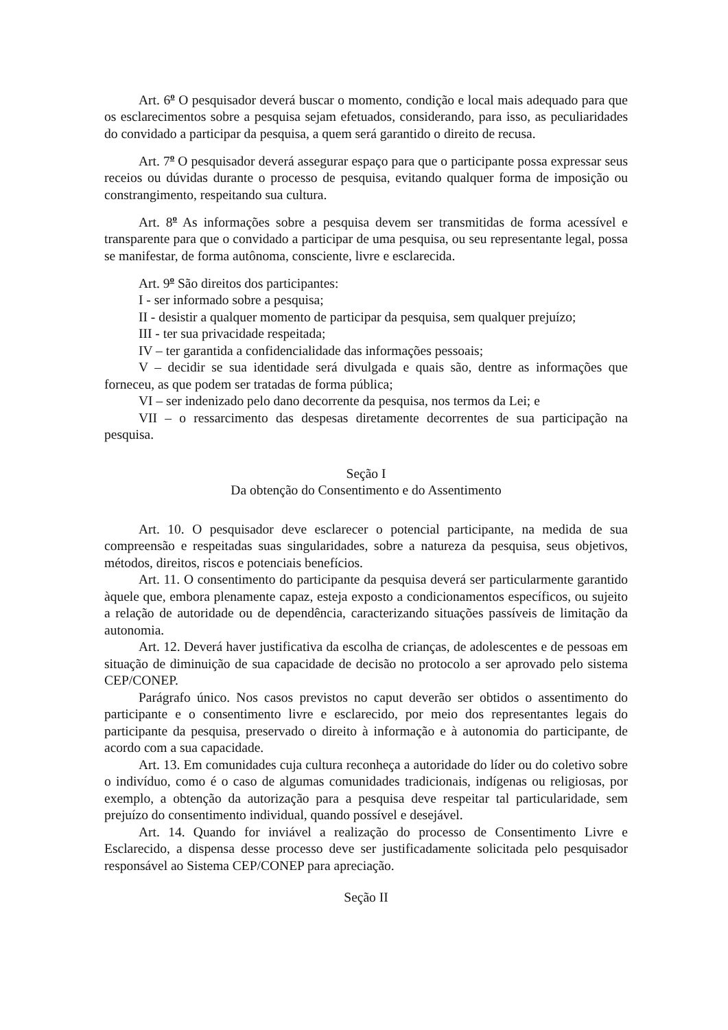Art. 6<sup>o</sup> O pesquisador deverá buscar o momento, condição e local mais adequado para que os esclarecimentos sobre a pesquisa sejam efetuados, considerando, para isso, as peculiaridades do convidado a participar da pesquisa, a quem será garantido o direito de recusa.
Art. 7<sup>o</sup> O pesquisador deverá assegurar espaço para que o participante possa expressar seus receios ou dúvidas durante o processo de pesquisa, evitando qualquer forma de imposição ou constrangimento, respeitando sua cultura.
Art. 8<sup>o</sup> As informações sobre a pesquisa devem ser transmitidas de forma acessível e transparente para que o convidado a participar de uma pesquisa, ou seu representante legal, possa se manifestar, de forma autônoma, consciente, livre e esclarecida.
Art. 9<sup>o</sup> São direitos dos participantes:
I - ser informado sobre a pesquisa;
II - desistir a qualquer momento de participar da pesquisa, sem qualquer prejuízo;
III - ter sua privacidade respeitada;
IV – ter garantida a confidencialidade das informações pessoais;
V – decidir se sua identidade será divulgada e quais são, dentre as informações que forneceu, as que podem ser tratadas de forma pública;
VI – ser indenizado pelo dano decorrente da pesquisa, nos termos da Lei; e
VII – o ressarcimento das despesas diretamente decorrentes de sua participação na pesquisa.
Seção I
Da obtenção do Consentimento e do Assentimento
Art. 10. O pesquisador deve esclarecer o potencial participante, na medida de sua compreensão e respeitadas suas singularidades, sobre a natureza da pesquisa, seus objetivos, métodos, direitos, riscos e potenciais benefícios.
Art. 11. O consentimento do participante da pesquisa deverá ser particularmente garantido àquele que, embora plenamente capaz, esteja exposto a condicionamentos específicos, ou sujeito a relação de autoridade ou de dependência, caracterizando situações passíveis de limitação da autonomia.
Art. 12. Deverá haver justificativa da escolha de crianças, de adolescentes e de pessoas em situação de diminuição de sua capacidade de decisão no protocolo a ser aprovado pelo sistema CEP/CONEP.
Parágrafo único. Nos casos previstos no caput deverão ser obtidos o assentimento do participante e o consentimento livre e esclarecido, por meio dos representantes legais do participante da pesquisa, preservado o direito à informação e à autonomia do participante, de acordo com a sua capacidade.
Art. 13. Em comunidades cuja cultura reconheça a autoridade do líder ou do coletivo sobre o indivíduo, como é o caso de algumas comunidades tradicionais, indígenas ou religiosas, por exemplo, a obtenção da autorização para a pesquisa deve respeitar tal particularidade, sem prejuízo do consentimento individual, quando possível e desejável.
Art. 14. Quando for inviável a realização do processo de Consentimento Livre e Esclarecido, a dispensa desse processo deve ser justificadamente solicitada pelo pesquisador responsável ao Sistema CEP/CONEP para apreciação.
Seção II